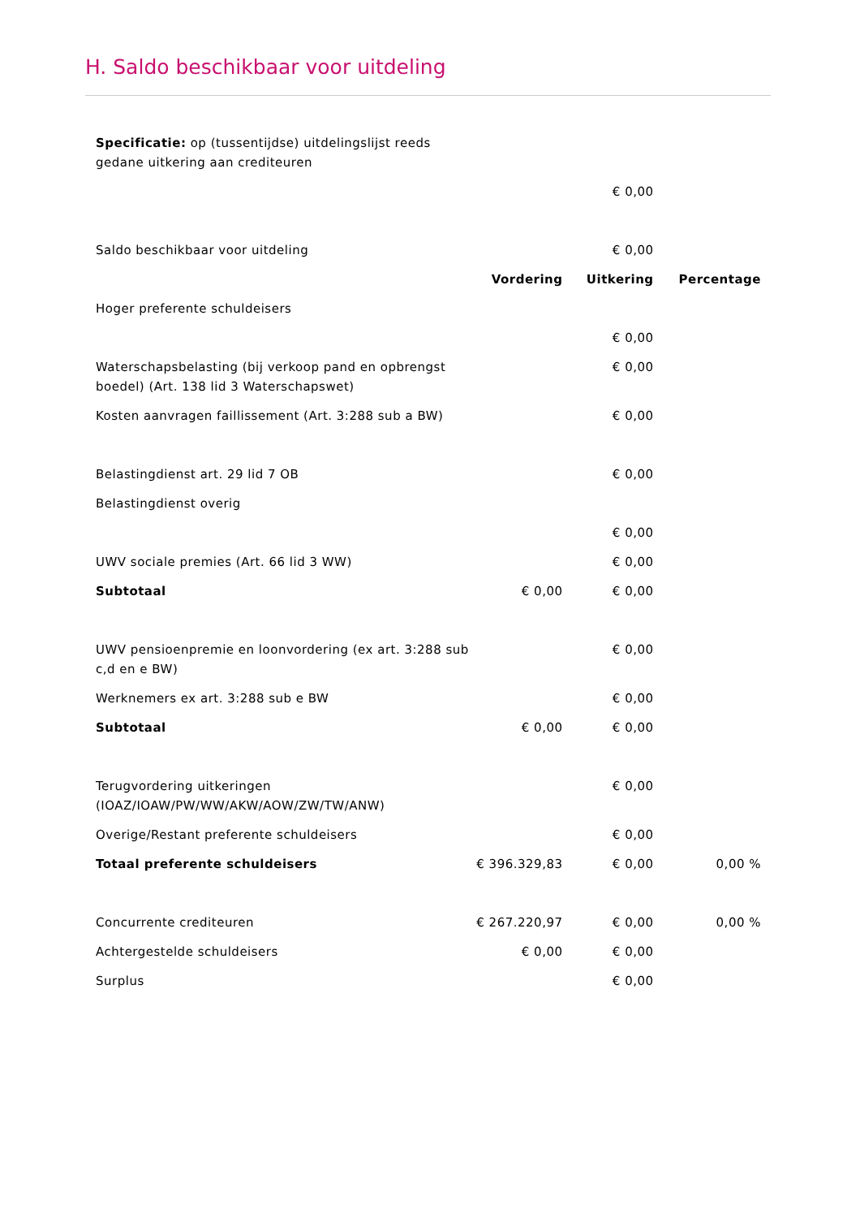H. Saldo beschikbaar voor uitdeling
| Specificatie: op (tussentijdse) uitdelingslijst reeds gedane uitkering aan crediteuren | | | |
| | | € 0,00 | |
| Saldo beschikbaar voor uitdeling | | € 0,00 | |
| | Vordering | Uitkering | Percentage |
| Hoger preferente schuldeisers | | | |
| | | € 0,00 | |
| Waterschapsbelasting (bij verkoop pand en opbrengst boedel) (Art. 138 lid 3 Waterschapswet) | | € 0,00 | |
| Kosten aanvragen faillissement (Art. 3:288 sub a BW) | | € 0,00 | |
| Belastingdienst art. 29 lid 7 OB | | € 0,00 | |
| Belastingdienst overig | | | |
| | | € 0,00 | |
| UWV sociale premies (Art. 66 lid 3 WW) | | € 0,00 | |
| Subtotaal | € 0,00 | € 0,00 | |
| UWV pensioenpremie en loonvordering (ex art. 3:288 sub c,d en e BW) | | € 0,00 | |
| Werknemers ex art. 3:288 sub e BW | | € 0,00 | |
| Subtotaal | € 0,00 | € 0,00 | |
| Terugvordering uitkeringen (IOAZ/IOAW/PW/WW/AKW/AOW/ZW/TW/ANW) | | € 0,00 | |
| Overige/Restant preferente schuldeisers | | € 0,00 | |
| Totaal preferente schuldeisers | € 396.329,83 | € 0,00 | 0,00 % |
| Concurrente crediteuren | € 267.220,97 | € 0,00 | 0,00 % |
| Achtergestelde schuldeisers | € 0,00 | € 0,00 | |
| Surplus | | € 0,00 | |